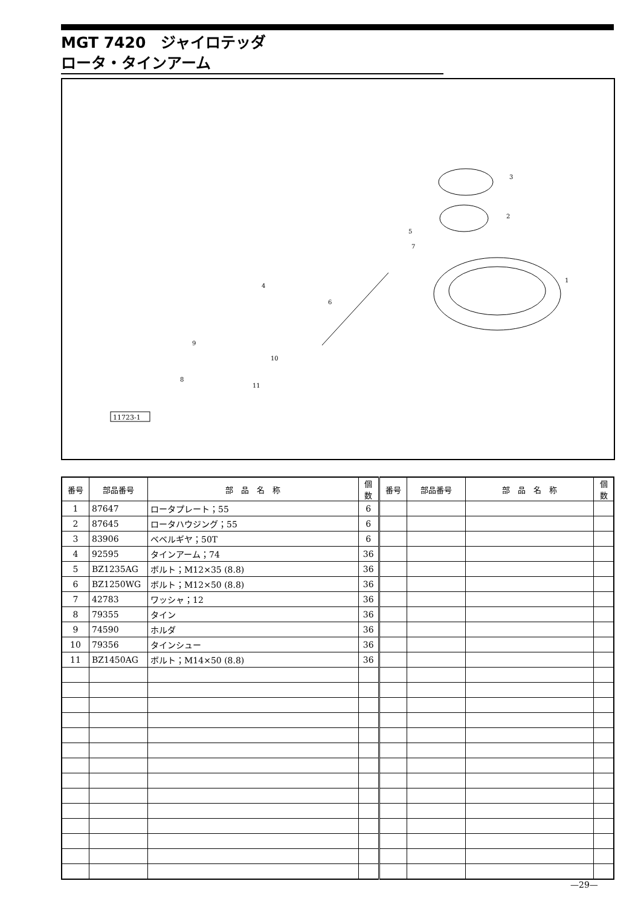MGT 7420　ジャイロテッダ
ロータ・タインアーム
11723-1
3
2
1
4
5
7
6
9
10
8
11
| 番号 | 部品番号 | 部 品 名 称 | 個数 | 番号 | 部品番号 | 部 品 名 称 | 個数 |
| --- | --- | --- | --- | --- | --- | --- | --- |
| 1 | 87647 | ロータプレート；55 | 6 | | | | |
| 2 | 87645 | ロータハウジング；55 | 6 | | | | |
| 3 | 83906 | ベベルギヤ；50T | 6 | | | | |
| 4 | 92595 | タインアーム；74 | 36 | | | | |
| 5 | BZ1235AG | ボルト；M12×35 (8.8) | 36 | | | | |
| 6 | BZ1250WG | ボルト；M12×50 (8.8) | 36 | | | | |
| 7 | 42783 | ワッシャ；12 | 36 | | | | |
| 8 | 79355 | タイン | 36 | | | | |
| 9 | 74590 | ホルダ | 36 | | | | |
| 10 | 79356 | タインシュー | 36 | | | | |
| 11 | BZ1450AG | ボルト；M14×50 (8.8) | 36 | | | | |
—29—